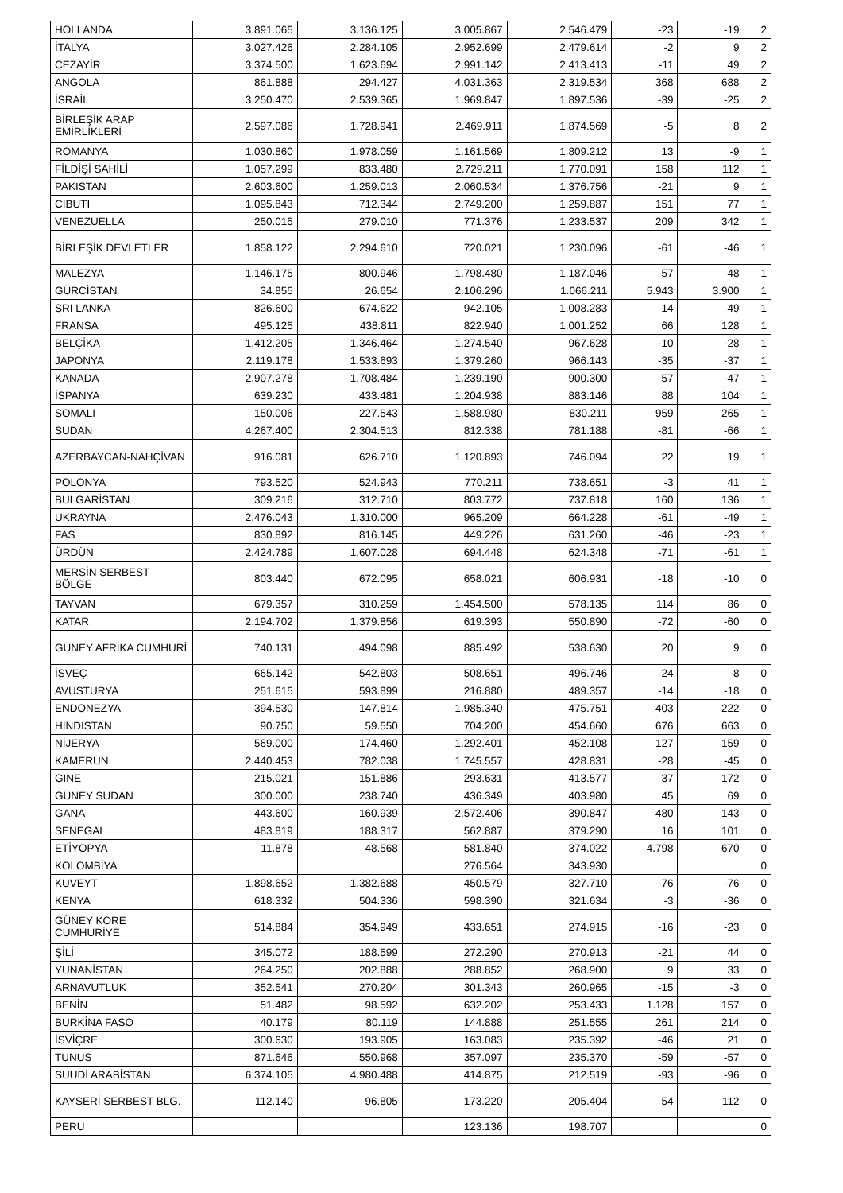| HOLLANDA | 3.891.065 | 3.136.125 | 3.005.867 | 2.546.479 | -23 | -19 | 2 |
| İTALYA | 3.027.426 | 2.284.105 | 2.952.699 | 2.479.614 | -2 | 9 | 2 |
| CEZAYİR | 3.374.500 | 1.623.694 | 2.991.142 | 2.413.413 | -11 | 49 | 2 |
| ANGOLA | 861.888 | 294.427 | 4.031.363 | 2.319.534 | 368 | 688 | 2 |
| İSRAİL | 3.250.470 | 2.539.365 | 1.969.847 | 1.897.536 | -39 | -25 | 2 |
| BİRLEŞİK ARAP EMİRLİKLERİ | 2.597.086 | 1.728.941 | 2.469.911 | 1.874.569 | -5 | 8 | 2 |
| ROMANYA | 1.030.860 | 1.978.059 | 1.161.569 | 1.809.212 | 13 | -9 | 1 |
| FİLDİŞİ SAHİLİ | 1.057.299 | 833.480 | 2.729.211 | 1.770.091 | 158 | 112 | 1 |
| PAKISTAN | 2.603.600 | 1.259.013 | 2.060.534 | 1.376.756 | -21 | 9 | 1 |
| CIBUTI | 1.095.843 | 712.344 | 2.749.200 | 1.259.887 | 151 | 77 | 1 |
| VENEZUELLA | 250.015 | 279.010 | 771.376 | 1.233.537 | 209 | 342 | 1 |
| BİRLEŞİK DEVLETLER | 1.858.122 | 2.294.610 | 720.021 | 1.230.096 | -61 | -46 | 1 |
| MALEZYA | 1.146.175 | 800.946 | 1.798.480 | 1.187.046 | 57 | 48 | 1 |
| GÜRCİSTAN | 34.855 | 26.654 | 2.106.296 | 1.066.211 | 5.943 | 3.900 | 1 |
| SRI LANKA | 826.600 | 674.622 | 942.105 | 1.008.283 | 14 | 49 | 1 |
| FRANSA | 495.125 | 438.811 | 822.940 | 1.001.252 | 66 | 128 | 1 |
| BELÇİKA | 1.412.205 | 1.346.464 | 1.274.540 | 967.628 | -10 | -28 | 1 |
| JAPONYA | 2.119.178 | 1.533.693 | 1.379.260 | 966.143 | -35 | -37 | 1 |
| KANADA | 2.907.278 | 1.708.484 | 1.239.190 | 900.300 | -57 | -47 | 1 |
| İSPANYA | 639.230 | 433.481 | 1.204.938 | 883.146 | 88 | 104 | 1 |
| SOMALI | 150.006 | 227.543 | 1.588.980 | 830.211 | 959 | 265 | 1 |
| SUDAN | 4.267.400 | 2.304.513 | 812.338 | 781.188 | -81 | -66 | 1 |
| AZERBAYCAN-NAHÇİVAN | 916.081 | 626.710 | 1.120.893 | 746.094 | 22 | 19 | 1 |
| POLONYA | 793.520 | 524.943 | 770.211 | 738.651 | -3 | 41 | 1 |
| BULGARİSTAN | 309.216 | 312.710 | 803.772 | 737.818 | 160 | 136 | 1 |
| UKRAYNA | 2.476.043 | 1.310.000 | 965.209 | 664.228 | -61 | -49 | 1 |
| FAS | 830.892 | 816.145 | 449.226 | 631.260 | -46 | -23 | 1 |
| ÜRDÜN | 2.424.789 | 1.607.028 | 694.448 | 624.348 | -71 | -61 | 1 |
| MERSİN SERBEST BÖLGE | 803.440 | 672.095 | 658.021 | 606.931 | -18 | -10 | 0 |
| TAYVAN | 679.357 | 310.259 | 1.454.500 | 578.135 | 114 | 86 | 0 |
| KATAR | 2.194.702 | 1.379.856 | 619.393 | 550.890 | -72 | -60 | 0 |
| GÜNEY AFRİKA CUMHURİ | 740.131 | 494.098 | 885.492 | 538.630 | 20 | 9 | 0 |
| İSVEÇ | 665.142 | 542.803 | 508.651 | 496.746 | -24 | -8 | 0 |
| AVUSTURYA | 251.615 | 593.899 | 216.880 | 489.357 | -14 | -18 | 0 |
| ENDONEZYA | 394.530 | 147.814 | 1.985.340 | 475.751 | 403 | 222 | 0 |
| HINDISTAN | 90.750 | 59.550 | 704.200 | 454.660 | 676 | 663 | 0 |
| NİJERYA | 569.000 | 174.460 | 1.292.401 | 452.108 | 127 | 159 | 0 |
| KAMERUN | 2.440.453 | 782.038 | 1.745.557 | 428.831 | -28 | -45 | 0 |
| GINE | 215.021 | 151.886 | 293.631 | 413.577 | 37 | 172 | 0 |
| GÜNEY SUDAN | 300.000 | 238.740 | 436.349 | 403.980 | 45 | 69 | 0 |
| GANA | 443.600 | 160.939 | 2.572.406 | 390.847 | 480 | 143 | 0 |
| SENEGAL | 483.819 | 188.317 | 562.887 | 379.290 | 16 | 101 | 0 |
| ETİYOPYA | 11.878 | 48.568 | 581.840 | 374.022 | 4.798 | 670 | 0 |
| KOLOMBİYA | | | 276.564 | 343.930 | | | 0 |
| KUVEYT | 1.898.652 | 1.382.688 | 450.579 | 327.710 | -76 | -76 | 0 |
| KENYA | 618.332 | 504.336 | 598.390 | 321.634 | -3 | -36 | 0 |
| GÜNEY KORE CUMHURİYE | 514.884 | 354.949 | 433.651 | 274.915 | -16 | -23 | 0 |
| ŞİLİ | 345.072 | 188.599 | 272.290 | 270.913 | -21 | 44 | 0 |
| YUNANİSTAN | 264.250 | 202.888 | 288.852 | 268.900 | 9 | 33 | 0 |
| ARNAVUTLUK | 352.541 | 270.204 | 301.343 | 260.965 | -15 | -3 | 0 |
| BENİN | 51.482 | 98.592 | 632.202 | 253.433 | 1.128 | 157 | 0 |
| BURKİNA FASO | 40.179 | 80.119 | 144.888 | 251.555 | 261 | 214 | 0 |
| İSVİÇRE | 300.630 | 193.905 | 163.083 | 235.392 | -46 | 21 | 0 |
| TUNUS | 871.646 | 550.968 | 357.097 | 235.370 | -59 | -57 | 0 |
| SUUDİ ARABİSTAN | 6.374.105 | 4.980.488 | 414.875 | 212.519 | -93 | -96 | 0 |
| KAYSERİ SERBEST BLG. | 112.140 | 96.805 | 173.220 | 205.404 | 54 | 112 | 0 |
| PERU | | | 123.136 | 198.707 | | | 0 |